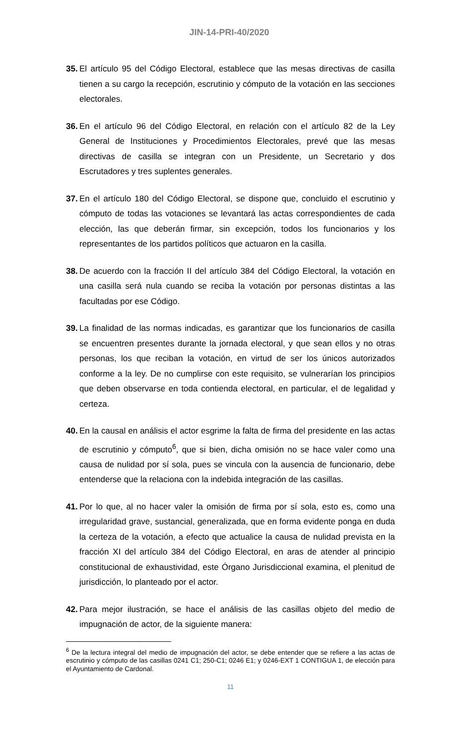JIN-14-PRI-40/2020
35. El artículo 95 del Código Electoral, establece que las mesas directivas de casilla tienen a su cargo la recepción, escrutinio y cómputo de la votación en las secciones electorales.
36. En el artículo 96 del Código Electoral, en relación con el artículo 82 de la Ley General de Instituciones y Procedimientos Electorales, prevé que las mesas directivas de casilla se integran con un Presidente, un Secretario y dos Escrutadores y tres suplentes generales.
37. En el artículo 180 del Código Electoral, se dispone que, concluido el escrutinio y cómputo de todas las votaciones se levantará las actas correspondientes de cada elección, las que deberán firmar, sin excepción, todos los funcionarios y los representantes de los partidos políticos que actuaron en la casilla.
38. De acuerdo con la fracción II del artículo 384 del Código Electoral, la votación en una casilla será nula cuando se reciba la votación por personas distintas a las facultadas por ese Código.
39. La finalidad de las normas indicadas, es garantizar que los funcionarios de casilla se encuentren presentes durante la jornada electoral, y que sean ellos y no otras personas, los que reciban la votación, en virtud de ser los únicos autorizados conforme a la ley. De no cumplirse con este requisito, se vulnerarían los principios que deben observarse en toda contienda electoral, en particular, el de legalidad y certeza.
40. En la causal en análisis el actor esgrime la falta de firma del presidente en las actas de escrutinio y cómputo<sup>6</sup>, que si bien, dicha omisión no se hace valer como una causa de nulidad por sí sola, pues se vincula con la ausencia de funcionario, debe entenderse que la relaciona con la indebida integración de las casillas.
41. Por lo que, al no hacer valer la omisión de firma por sí sola, esto es, como una irregularidad grave, sustancial, generalizada, que en forma evidente ponga en duda la certeza de la votación, a efecto que actualice la causa de nulidad prevista en la fracción XI del artículo 384 del Código Electoral, en aras de atender al principio constitucional de exhaustividad, este Órgano Jurisdiccional examina, el plenitud de jurisdicción, lo planteado por el actor.
42. Para mejor ilustración, se hace el análisis de las casillas objeto del medio de impugnación de actor, de la siguiente manera:
<sup>6</sup> De la lectura integral del medio de impugnación del actor, se debe entender que se refiere a las actas de escrutinio y cómputo de las casillas 0241 C1; 250-C1; 0246 E1; y 0246-EXT 1 CONTIGUA 1, de elección para el Ayuntamiento de Cardonal.
11